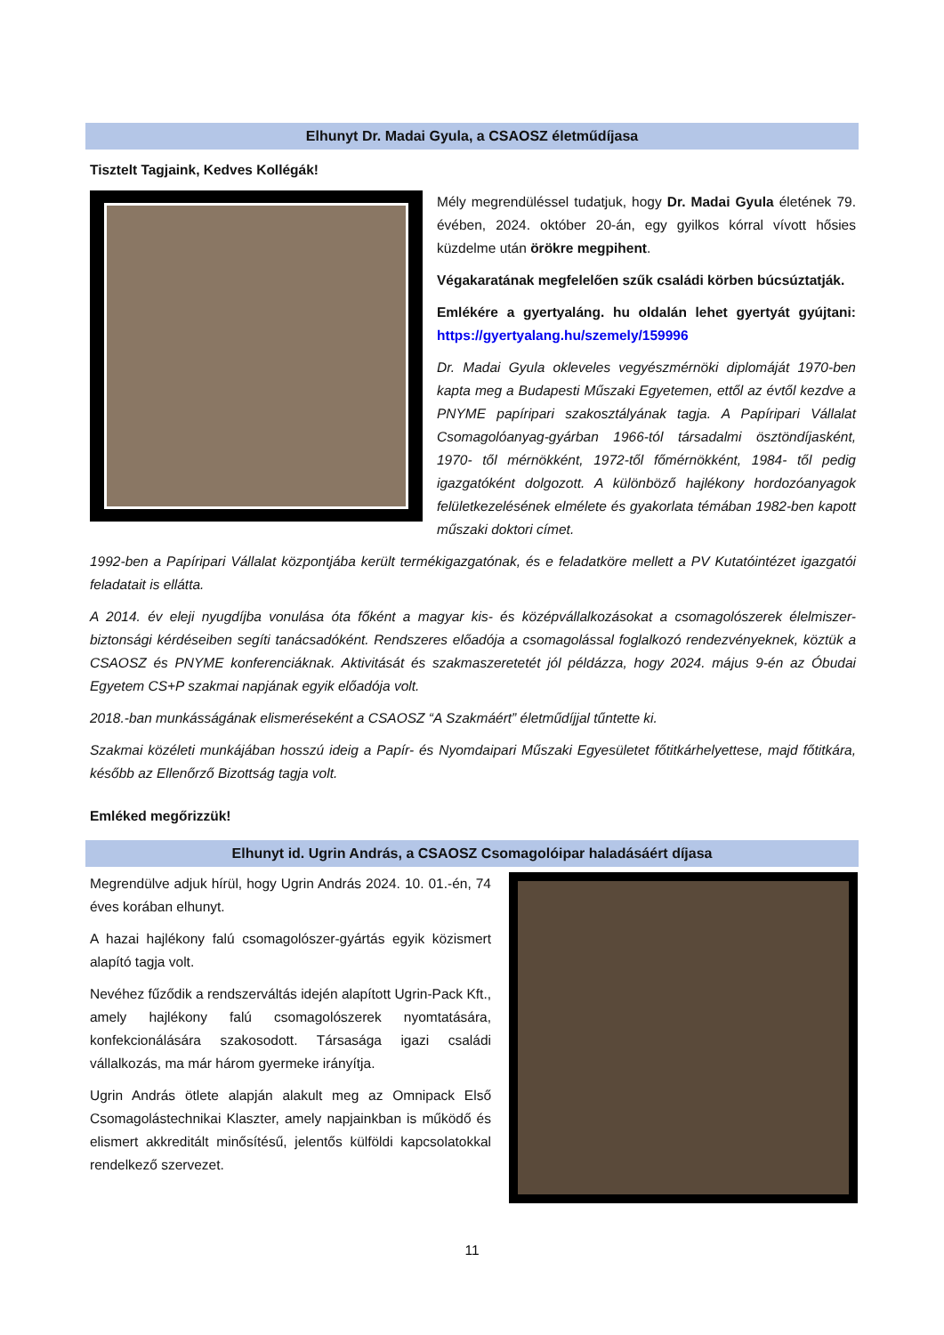Elhunyt Dr. Madai Gyula, a CSAOSZ életműdíjasa
Tisztelt Tagjaink, Kedves Kollégák!
Mély megrendüléssel tudatjuk, hogy Dr. Madai Gyula életének 79. évében, 2024. október 20-án, egy gyilkos kórral vívott hősies küzdelme után örökre megpihent.
Végakaratának megfelelően szűk családi körben búcsúztatják.
Emlékére a gyertyaláng. hu oldalán lehet gyertyát gyújtani: https://gyertyalang.hu/szemely/159996
Dr. Madai Gyula okleveles vegyészmérnöki diplomáját 1970-ben kapta meg a Budapesti Műszaki Egyetemen, ettől az évtől kezdve a PNYME papíripari szakosztályának tagja. A Papíripari Vállalat Csomagolóanyag-gyárban 1966-tól társadalmi ösztöndíjasként, 1970- től mérnökként, 1972-től főmérnökként, 1984- től pedig igazgatóként dolgozott. A különböző hajlékony hordozóanyagok felületkezelésének elmélete és gyakorlata témában 1982-ben kapott műszaki doktori címet.
1992-ben a Papíripari Vállalat központjába került termékigazgatónak, és e feladatköre mellett a PV Kutatóintézet igazgatói feladatait is ellátta.
A 2014. év eleji nyugdíjba vonulása óta főként a magyar kis- és középvállalkozásokat a csomagolószerek élelmiszer-biztonsági kérdéseiben segíti tanácsadóként. Rendszeres előadója a csomagolással foglalkozó rendezvényeknek, köztük a CSAOSZ és PNYME konferenciáknak. Aktivitását és szakmaszeretetét jól példázza, hogy 2024. május 9-én az Óbudai Egyetem CS+P szakmai napjának egyik előadója volt.
2018.-ban munkásságának elismeréseként a CSAOSZ “A Szakmáért” életműdíjjal tűntette ki.
Szakmai közéleti munkájában hosszú ideig a Papír- és Nyomdaipari Műszaki Egyesületet főtitkárhelyettese, majd főtitkára, később az Ellenőrző Bizottság tagja volt.
Emléked megőrizzük!
Elhunyt id. Ugrin András, a CSAOSZ Csomagolóipar haladásáért díjasa
Megrendülve adjuk hírül, hogy Ugrin András 2024. 10. 01.-én, 74 éves korában elhunyt.
A hazai hajlékony falú csomagolószer-gyártás egyik közismert alapító tagja volt.
Nevéhez fűződik a rendszerváltás idején alapított Ugrin-Pack Kft., amely hajlékony falú csomagolószerek nyomtatására, konfekcionálására szakosodott. Társasága igazi családi vállalkozás, ma már három gyermeke irányítja.
Ugrin András ötlete alapján alakult meg az Omnipack Első Csomagolástechnikai Klaszter, amely napjainkban is működő és elismert akkreditált minősítésű, jelentős külföldi kapcsolatokkal rendelkező szervezet.
11